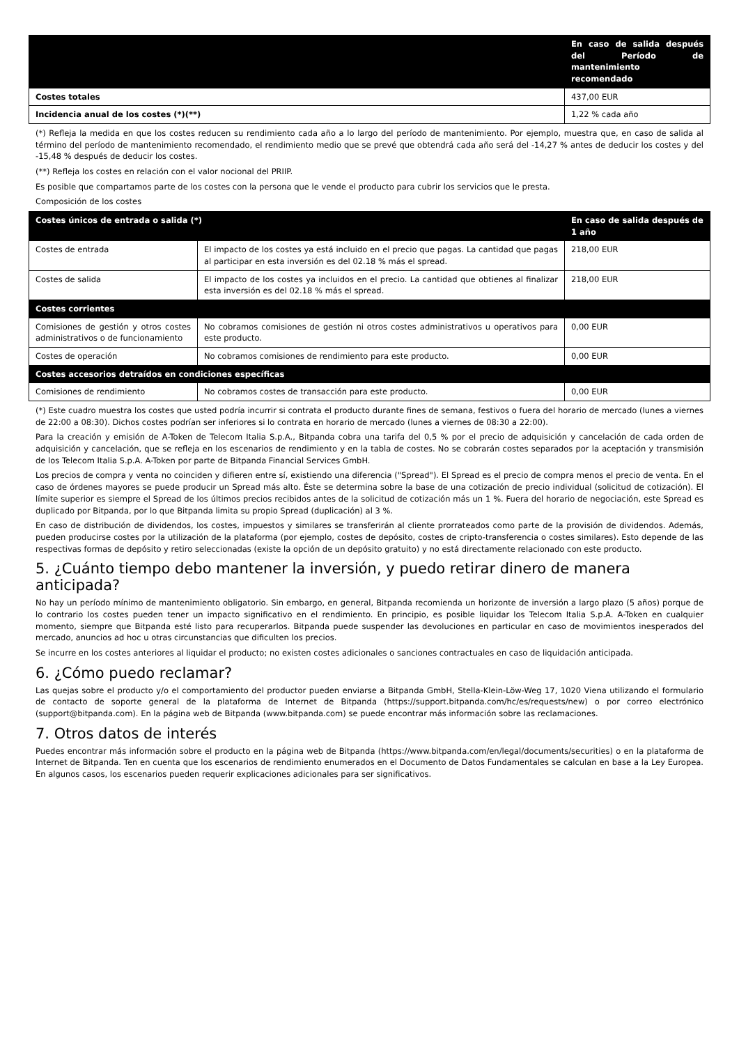| | En caso de salida después del Período de mantenimiento recomendado |
| --- | --- |
| Costes totales | 437,00 EUR |
| Incidencia anual de los costes (*)(**) | 1,22 % cada año |
(*) Refleja la medida en que los costes reducen su rendimiento cada año a lo largo del período de mantenimiento. Por ejemplo, muestra que, en caso de salida al término del período de mantenimiento recomendado, el rendimiento medio que se prevé que obtendrá cada año será del -14,27 % antes de deducir los costes y del -15,48 % después de deducir los costes.
(**) Refleja los costes en relación con el valor nocional del PRIIP.
Es posible que compartamos parte de los costes con la persona que le vende el producto para cubrir los servicios que le presta.
Composición de los costes
| Costes únicos de entrada o salida (*) | | En caso de salida después de 1 año |
| --- | --- | --- |
| Costes de entrada | El impacto de los costes ya está incluido en el precio que pagas. La cantidad que pagas al participar en esta inversión es del 02.18 % más el spread. | 218,00 EUR |
| Costes de salida | El impacto de los costes ya incluidos en el precio. La cantidad que obtienes al finalizar esta inversión es del 02.18 % más el spread. | 218,00 EUR |
| Costes corrientes | | |
| Comisiones de gestión y otros costes administrativos o de funcionamiento | No cobramos comisiones de gestión ni otros costes administrativos u operativos para este producto. | 0,00 EUR |
| Costes de operación | No cobramos comisiones de rendimiento para este producto. | 0,00 EUR |
| Costes accesorios detraídos en condiciones específicas | | |
| Comisiones de rendimiento | No cobramos costes de transacción para este producto. | 0,00 EUR |
(*) Este cuadro muestra los costes que usted podría incurrir si contrata el producto durante fines de semana, festivos o fuera del horario de mercado (lunes a viernes de 22:00 a 08:30). Dichos costes podrían ser inferiores si lo contrata en horario de mercado (lunes a viernes de 08:30 a 22:00).
Para la creación y emisión de A-Token de Telecom Italia S.p.A., Bitpanda cobra una tarifa del 0,5 % por el precio de adquisición y cancelación de cada orden de adquisición y cancelación, que se refleja en los escenarios de rendimiento y en la tabla de costes. No se cobrarán costes separados por la aceptación y transmisión de los Telecom Italia S.p.A. A-Token por parte de Bitpanda Financial Services GmbH.
Los precios de compra y venta no coinciden y difieren entre sí, existiendo una diferencia ("Spread"). El Spread es el precio de compra menos el precio de venta. En el caso de órdenes mayores se puede producir un Spread más alto. Éste se determina sobre la base de una cotización de precio individual (solicitud de cotización). El límite superior es siempre el Spread de los últimos precios recibidos antes de la solicitud de cotización más un 1 %. Fuera del horario de negociación, este Spread es duplicado por Bitpanda, por lo que Bitpanda limita su propio Spread (duplicación) al 3 %.
En caso de distribución de dividendos, los costes, impuestos y similares se transferirán al cliente prorrateados como parte de la provisión de dividendos. Además, pueden producirse costes por la utilización de la plataforma (por ejemplo, costes de depósito, costes de cripto-transferencia o costes similares). Esto depende de las respectivas formas de depósito y retiro seleccionadas (existe la opción de un depósito gratuito) y no está directamente relacionado con este producto.
5. ¿Cuánto tiempo debo mantener la inversión, y puedo retirar dinero de manera anticipada?
No hay un período mínimo de mantenimiento obligatorio. Sin embargo, en general, Bitpanda recomienda un horizonte de inversión a largo plazo (5 años) porque de lo contrario los costes pueden tener un impacto significativo en el rendimiento. En principio, es posible liquidar los Telecom Italia S.p.A. A-Token en cualquier momento, siempre que Bitpanda esté listo para recuperarlos. Bitpanda puede suspender las devoluciones en particular en caso de movimientos inesperados del mercado, anuncios ad hoc u otras circunstancias que dificulten los precios.
Se incurre en los costes anteriores al liquidar el producto; no existen costes adicionales o sanciones contractuales en caso de liquidación anticipada.
6. ¿Cómo puedo reclamar?
Las quejas sobre el producto y/o el comportamiento del productor pueden enviarse a Bitpanda GmbH, Stella-Klein-Löw-Weg 17, 1020 Viena utilizando el formulario de contacto de soporte general de la plataforma de Internet de Bitpanda (https://support.bitpanda.com/hc/es/requests/new) o por correo electrónico (support@bitpanda.com). En la página web de Bitpanda (www.bitpanda.com) se puede encontrar más información sobre las reclamaciones.
7. Otros datos de interés
Puedes encontrar más información sobre el producto en la página web de Bitpanda (https://www.bitpanda.com/en/legal/documents/securities) o en la plataforma de Internet de Bitpanda. Ten en cuenta que los escenarios de rendimiento enumerados en el Documento de Datos Fundamentales se calculan en base a la Ley Europea. En algunos casos, los escenarios pueden requerir explicaciones adicionales para ser significativos.